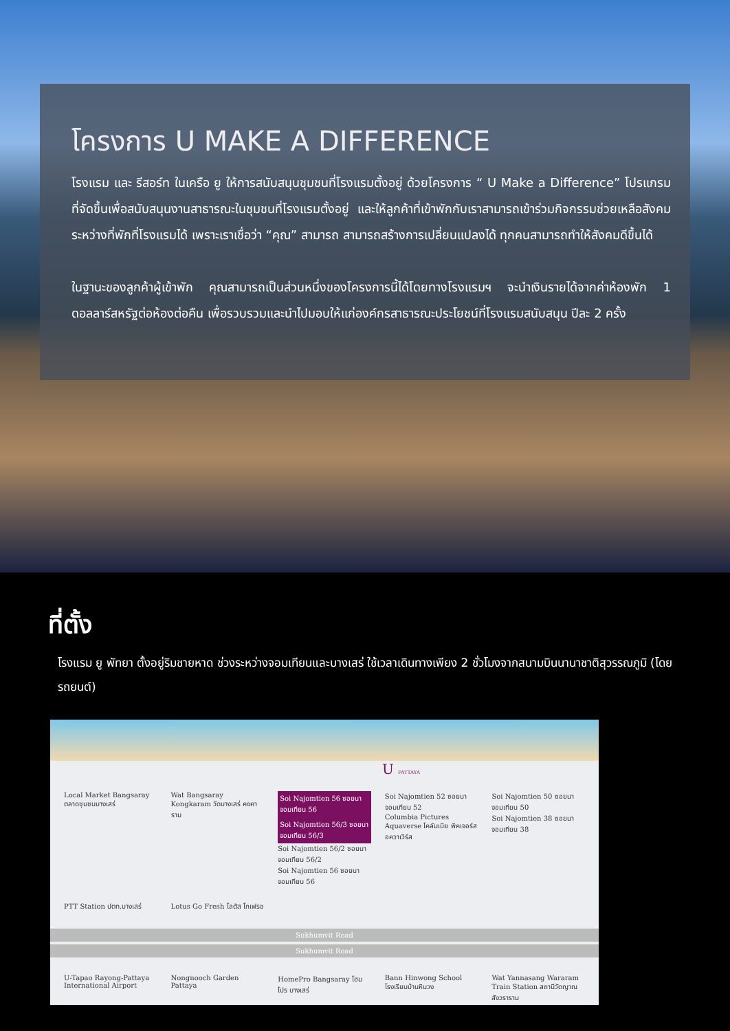โครงการ U MAKE A DIFFERENCE
โรงแรม และ รีสอร์ท ในเครือ ยู ให้การสนับสนุนชุมชนที่โรงแรมตั้งอยู่ ด้วยโครงการ “ U Make a Difference” โปรแกรมที่จัดขึ้นเพื่อสนับสนุนงานสาธารณะในชุมชนที่โรงแรมตั้งอยู่ และให้ลูกค้าที่เข้าพักกับเราสามารถเข้าร่วมกิจกรรมช่วยเหลือสังคมระหว่างที่พักที่โรงแรมได้ เพราะเราเชื่อว่า “คุณ” สามารถ สามารถสร้างการเปลี่ยนแปลงได้ ทุกคนสามารถทำให้สังคมดีขึ้นได้
ในฐานะของลูกค้าผู้เข้าพัก คุณสามารถเป็นส่วนหนึ่งของโครงการนี้ได้โดยทางโรงแรมฯ จะนำเงินรายได้จากค่าห้องพัก 1 ดอลลาร์สหรัฐต่อห้องต่อคืน เพื่อรวบรวมและนำไปมอบให้แก่องค์กรสาธารณะประโยชน์ที่โรงแรมสนับสนุน ปีละ 2 ครั้ง
ที่ตั้ง
โรงแรม ยู พัทยา ตั้งอยู่ริมชายหาด ช่วงระหว่างจอมเทียนและบางเสร่ ใช้เวลาเดินทางเพียง 2 ชั่วโมงจากสนามบินนานาชาติสุวรรณภูมิ (โดยรถยนต์)
U PATTAYA
Local Market Bangsaray ตลาดชุมชนบางเสร่
Wat Bangsaray Kongkaram วัดบางเสร่ คงคาราม
Soi Najomtien 56 ซอยนาจอมเทียน 56
Soi Najomtien 56/3 ซอยนาจอมเทียน 56/3
Soi Najomtien 56/2 ซอยนาจอมเทียน 56/2
Soi Najomtien 56 ซอยนาจอมเทียน 56
Soi Najomtien 52 ซอยนาจอมเทียน 52
Columbia Pictures Aquaverse โคลัมเบีย พิคเจอร์ส อควาเวิร์ส
Soi Najomtien 50 ซอยนาจอมเทียน 50
Soi Najomtien 38 ซอยนาจอมเทียน 38
PTT Station ปตท.บางเสร่
Lotus Go Fresh โลตัส โกเฟรช
Sukhumvit Road
Sukhumvit Road
U-Tapao Rayong-Pattaya International Airport
Nongnooch Garden Pattaya
HomePro Bangsaray โฮมโปร บางเสร่
Bann Hinwong School โรงเรียนบ้านหินวง
Wat Yannasang Wararam Train Station สถานีวัดญาณสังวราราม